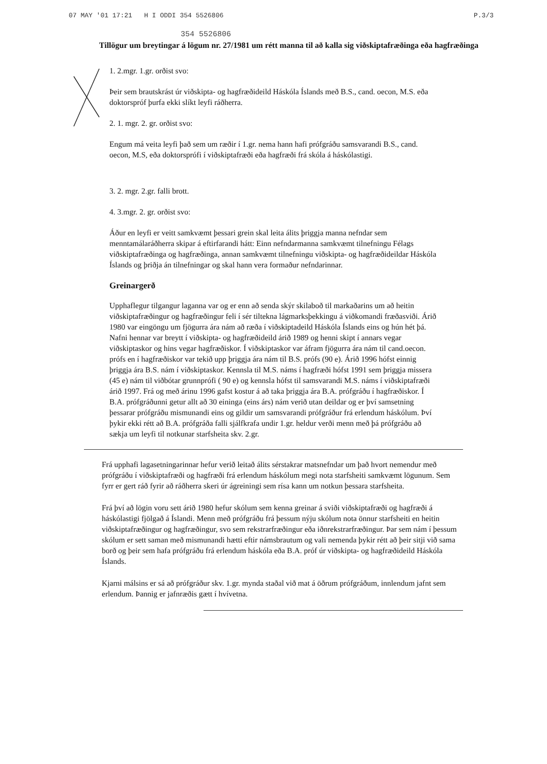07 MAY '01 17:21 H I ODDI 354 5526806 P.3/3
354 5526806
Tillögur um breytingar á lögum nr. 27/1981 um rétt manna til að kalla sig viðskiptafræðinga eða hagfræðinga
1. 2.mgr. 1.gr. orðist svo:
Þeir sem brautskrást úr viðskipta- og hagfræðideild Háskóla Íslands með B.S., cand. oecon, M.S. eða doktorspróf þurfa ekki slíkt leyfi ráðherra.
2. 1. mgr. 2. gr. orðist svo:
Engum má veita leyfi það sem um ræðir í 1.gr. nema hann hafi prófgráðu samsvarandi B.S., cand. oecon, M.S, eða doktorsprófi í viðskiptafræði eða hagfræði frá skóla á háskólastigi.
3. 2. mgr. 2.gr. falli brott.
4. 3.mgr. 2. gr. orðist svo:
Áður en leyfi er veitt samkvæmt þessari grein skal leita álits þriggja manna nefndar sem menntamálaráðherra skipar á eftirfarandi hátt: Einn nefndarmanna samkvæmt tilnefningu Félags viðskiptafræðinga og hagfræðinga, annan samkvæmt tilnefningu viðskipta- og hagfræðideildar Háskóla Íslands og þriðja án tilnefningar og skal hann vera formaður nefndarinnar.
Greinargerð
Upphaflegur tilgangur laganna var og er enn að senda skýr skilaboð til markaðarins um að heitin viðskiptafræðingur og hagfræðingur feli í sér tiltekna lágmarksþekkingu á viðkomandi fræðasviði. Árið 1980 var eingöngu um fjögurra ára nám að ræða í viðskiptadeild Háskóla Íslands eins og hún hét þá. Nafni hennar var breytt í viðskipta- og hagfræðideild árið 1989 og henni skipt í annars vegar viðskiptaskor og hins vegar hagfræðiskor. Í viðskiptaskor var áfram fjögurra ára nám til cand.oecon. prófs en í hagfræðiskor var tekið upp þriggja ára nám til B.S. prófs (90 e). Árið 1996 hófst einnig þriggja ára B.S. nám í viðskiptaskor. Kennsla til M.S. náms í hagfræði hófst 1991 sem þriggja missera (45 e) nám til viðbótar grunnprófi ( 90 e) og kennsla hófst til samsvarandi M.S. náms í viðskiptafræði árið 1997. Frá og með árinu 1996 gafst kostur á að taka þriggja ára B.A. prófgráðu í hagfræðiskor. Í B.A. prófgráðunni getur allt að 30 eininga (eins árs) nám verið utan deildar og er því samsetning þessarar prófgráðu mismunandi eins og gildir um samsvarandi prófgráður frá erlendum háskólum. Því þykir ekki rétt að B.A. prófgráða falli sjálfkrafa undir 1.gr. heldur verði menn með þá prófgráðu að sækja um leyfi til notkunar starfsheita skv. 2.gr.
Frá upphafi lagasetningarinnar hefur verið leitað álits sérstakrar matsnefndar um það hvort nemendur með prófgráðu í viðskiptafræði og hagfræði frá erlendum háskólum megi nota starfsheiti samkvæmt lögunum. Sem fyrr er gert ráð fyrir að ráðherra skeri úr ágreiningi sem rísa kann um notkun þessara starfsheita.
Frá því að lögin voru sett árið 1980 hefur skólum sem kenna greinar á sviði viðskiptafræði og hagfræði á háskólastigi fjölgað á Íslandi. Menn með prófgráðu frá þessum nýju skólum nota önnur starfsheiti en heitin viðskiptafræðingur og hagfræðingur, svo sem rekstrarfræðingur eða iðnrekstrarfræðingur. Þar sem nám í þessum skólum er sett saman með mismunandi hætti eftir námsbrautum og vali nemenda þykir rétt að þeir sitji við sama borð og þeir sem hafa prófgráðu frá erlendum háskóla eða B.A. próf úr viðskipta- og hagfræðideild Háskóla Íslands.
Kjarni málsins er sá að prófgráður skv. 1.gr. mynda staðal við mat á öðrum prófgráðum, innlendum jafnt sem erlendum. Þannig er jafnræðis gætt í hvívetna.